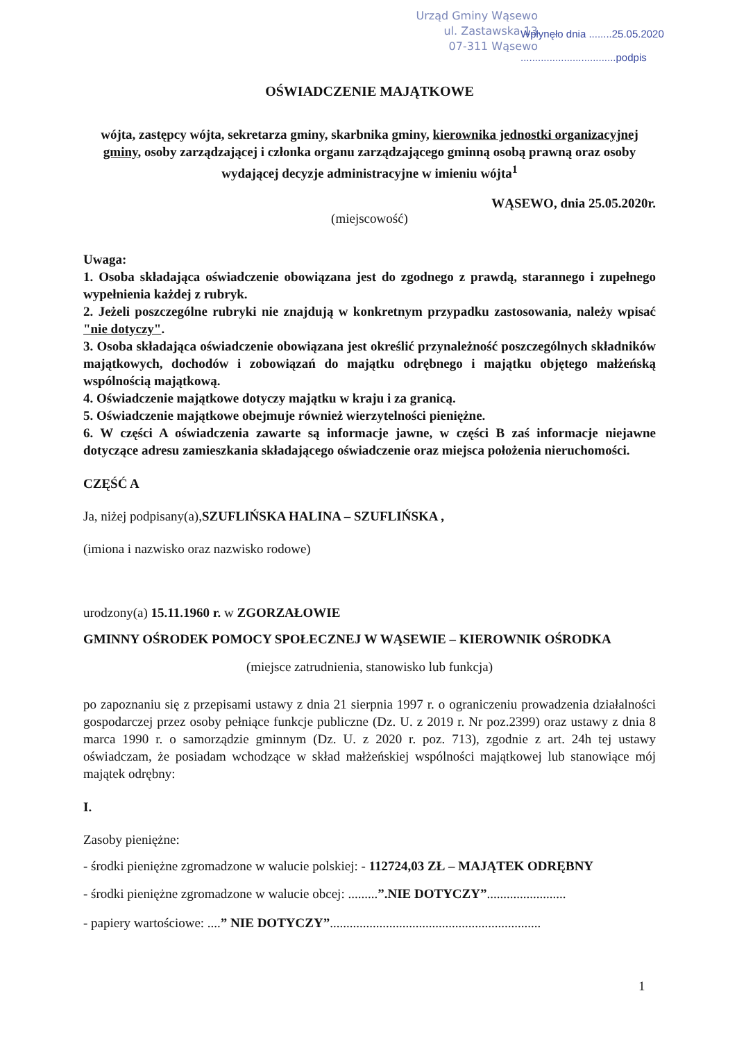Urząd Gminy Wąsewo
ul. Zastawska 13
07-311 Wąsewo
Wpłynęło dnia ........25.05.2020
.................................podpis
OŚWIADCZENIE MAJĄTKOWE
wójta, zastępcy wójta, sekretarza gminy, skarbnika gminy, kierownika jednostki organizacyjnej gminy, osoby zarządzającej i członka organu zarządzającego gminną osobą prawną oraz osoby wydającej decyzje administracyjne w imieniu wójta<sup>1</sup>
WĄSEWO, dnia 25.05.2020r.
(miejscowość)
Uwaga:
1. Osoba składająca oświadczenie obowiązana jest do zgodnego z prawdą, starannego i zupełnego wypełnienia każdej z rubryk.
2. Jeżeli poszczególne rubryki nie znajdują w konkretnym przypadku zastosowania, należy wpisać "nie dotyczy".
3. Osoba składająca oświadczenie obowiązana jest określić przynależność poszczególnych składników majątkowych, dochodów i zobowiązań do majątku odrębnego i majątku objętego małżeńską wspólnością majątkową.
4. Oświadczenie majątkowe dotyczy majątku w kraju i za granicą.
5. Oświadczenie majątkowe obejmuje również wierzytelności pieniężne.
6. W części A oświadczenia zawarte są informacje jawne, w części B zaś informacje niejawne dotyczące adresu zamieszkania składającego oświadczenie oraz miejsca położenia nieruchomości.
CZĘŚĆ A
Ja, niżej podpisany(a),SZUFLIŃSKA HALINA – SZUFLIŃSKA ,
(imiona i nazwisko oraz nazwisko rodowe)
urodzony(a) 15.11.1960 r. w ZGORZAŁOWIE
GMINNY OŚRODEK POMOCY SPOŁECZNEJ W WĄSEWIE – KIEROWNIK OŚRODKA
(miejsce zatrudnienia, stanowisko lub funkcja)
po zapoznaniu się z przepisami ustawy z dnia 21 sierpnia 1997 r. o ograniczeniu prowadzenia działalności gospodarczej przez osoby pełniące funkcje publiczne (Dz. U. z 2019 r. Nr poz.2399) oraz ustawy z dnia 8 marca 1990 r. o samorządzie gminnym (Dz. U. z 2020 r. poz. 713), zgodnie z art. 24h tej ustawy oświadczam, że posiadam wchodzące w skład małżeńskiej wspólności majątkowej lub stanowiące mój majątek odrębny:
I.
Zasoby pieniężne:
- środki pieniężne zgromadzone w walucie polskiej: - 112724,03 ZŁ – MAJĄTEK ODRĘBNY
- środki pieniężne zgromadzone w walucie obcej: .........”.NIE DOTYCZY”........................
- papiery wartościowe: ....” NIE DOTYCZY”................................................................
1